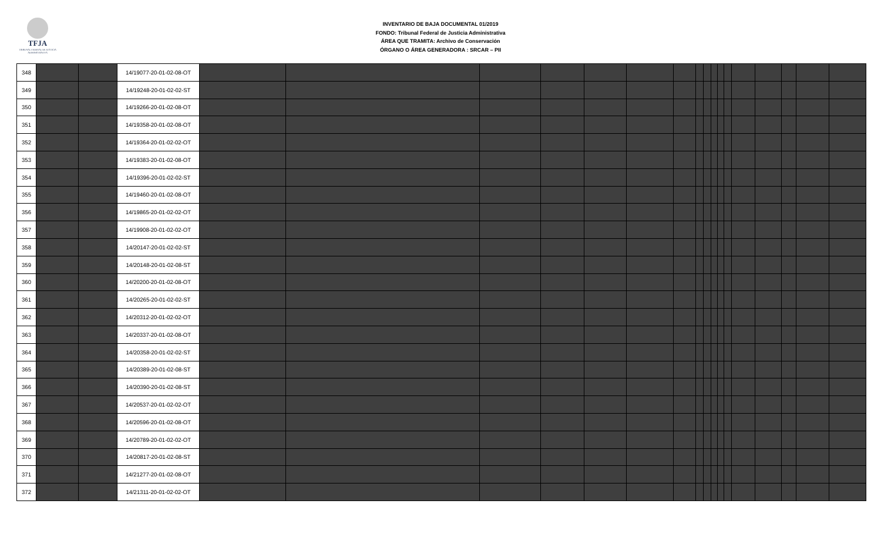TFJA
TRIBUNAL FEDERAL DE JUSTICIA ADMINISTRATIVA
INVENTARIO DE BAJA DOCUMENTAL 01/2019
FONDO: Tribunal Federal de Justicia Administrativa
ÁREA QUE TRAMITA: Archivo de Conservación
ÓRGANO O ÁREA GENERADORA : SRCAR – PII
| 348 | | | 14/19077-20-01-02-08-OT | | | | | | | | | | | | | | | | | |
| 349 | | | 14/19248-20-01-02-02-ST | | | | | | | | | | | | | | | | | |
| 350 | | | 14/19266-20-01-02-08-OT | | | | | | | | | | | | | | | | | |
| 351 | | | 14/19358-20-01-02-08-OT | | | | | | | | | | | | | | | | | |
| 352 | | | 14/19364-20-01-02-02-OT | | | | | | | | | | | | | | | | | |
| 353 | | | 14/19383-20-01-02-08-OT | | | | | | | | | | | | | | | | | |
| 354 | | | 14/19396-20-01-02-02-ST | | | | | | | | | | | | | | | | | |
| 355 | | | 14/19460-20-01-02-08-OT | | | | | | | | | | | | | | | | | |
| 356 | | | 14/19865-20-01-02-02-OT | | | | | | | | | | | | | | | | | |
| 357 | | | 14/19908-20-01-02-02-OT | | | | | | | | | | | | | | | | | |
| 358 | | | 14/20147-20-01-02-02-ST | | | | | | | | | | | | | | | | | |
| 359 | | | 14/20148-20-01-02-08-ST | | | | | | | | | | | | | | | | | |
| 360 | | | 14/20200-20-01-02-08-OT | | | | | | | | | | | | | | | | | |
| 361 | | | 14/20265-20-01-02-02-ST | | | | | | | | | | | | | | | | | |
| 362 | | | 14/20312-20-01-02-02-OT | | | | | | | | | | | | | | | | | |
| 363 | | | 14/20337-20-01-02-08-OT | | | | | | | | | | | | | | | | | |
| 364 | | | 14/20358-20-01-02-02-ST | | | | | | | | | | | | | | | | | |
| 365 | | | 14/20389-20-01-02-08-ST | | | | | | | | | | | | | | | | | |
| 366 | | | 14/20390-20-01-02-08-ST | | | | | | | | | | | | | | | | | |
| 367 | | | 14/20537-20-01-02-02-OT | | | | | | | | | | | | | | | | | |
| 368 | | | 14/20596-20-01-02-08-OT | | | | | | | | | | | | | | | | | |
| 369 | | | 14/20789-20-01-02-02-OT | | | | | | | | | | | | | | | | | |
| 370 | | | 14/20817-20-01-02-08-ST | | | | | | | | | | | | | | | | | |
| 371 | | | 14/21277-20-01-02-08-OT | | | | | | | | | | | | | | | | | |
| 372 | | | 14/21311-20-01-02-02-OT | | | | | | | | | | | | | | | | | |